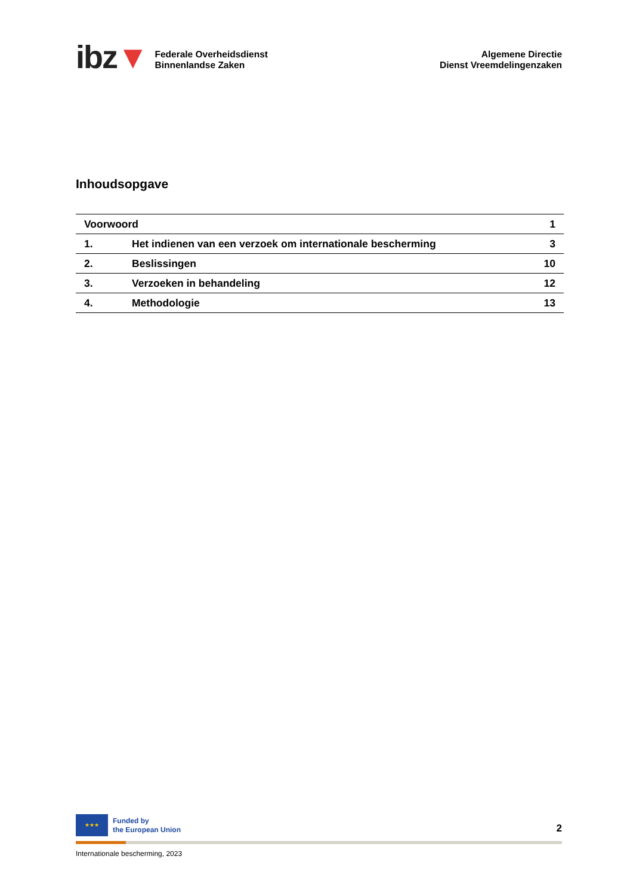ibz▼
Federale Overheidsdienst
Binnenlandse Zaken
Algemene Directie
Dienst Vreemdelingenzaken
Inhoudsopgave
| Voorwoord | | 1 |
| 1. | Het indienen van een verzoek om internationale bescherming | 3 |
| 2. | Beslissingen | 10 |
| 3. | Verzoeken in behandeling | 12 |
| 4. | Methodologie | 13 |
★★★
Funded by
the European Union
2
Internationale bescherming, 2023